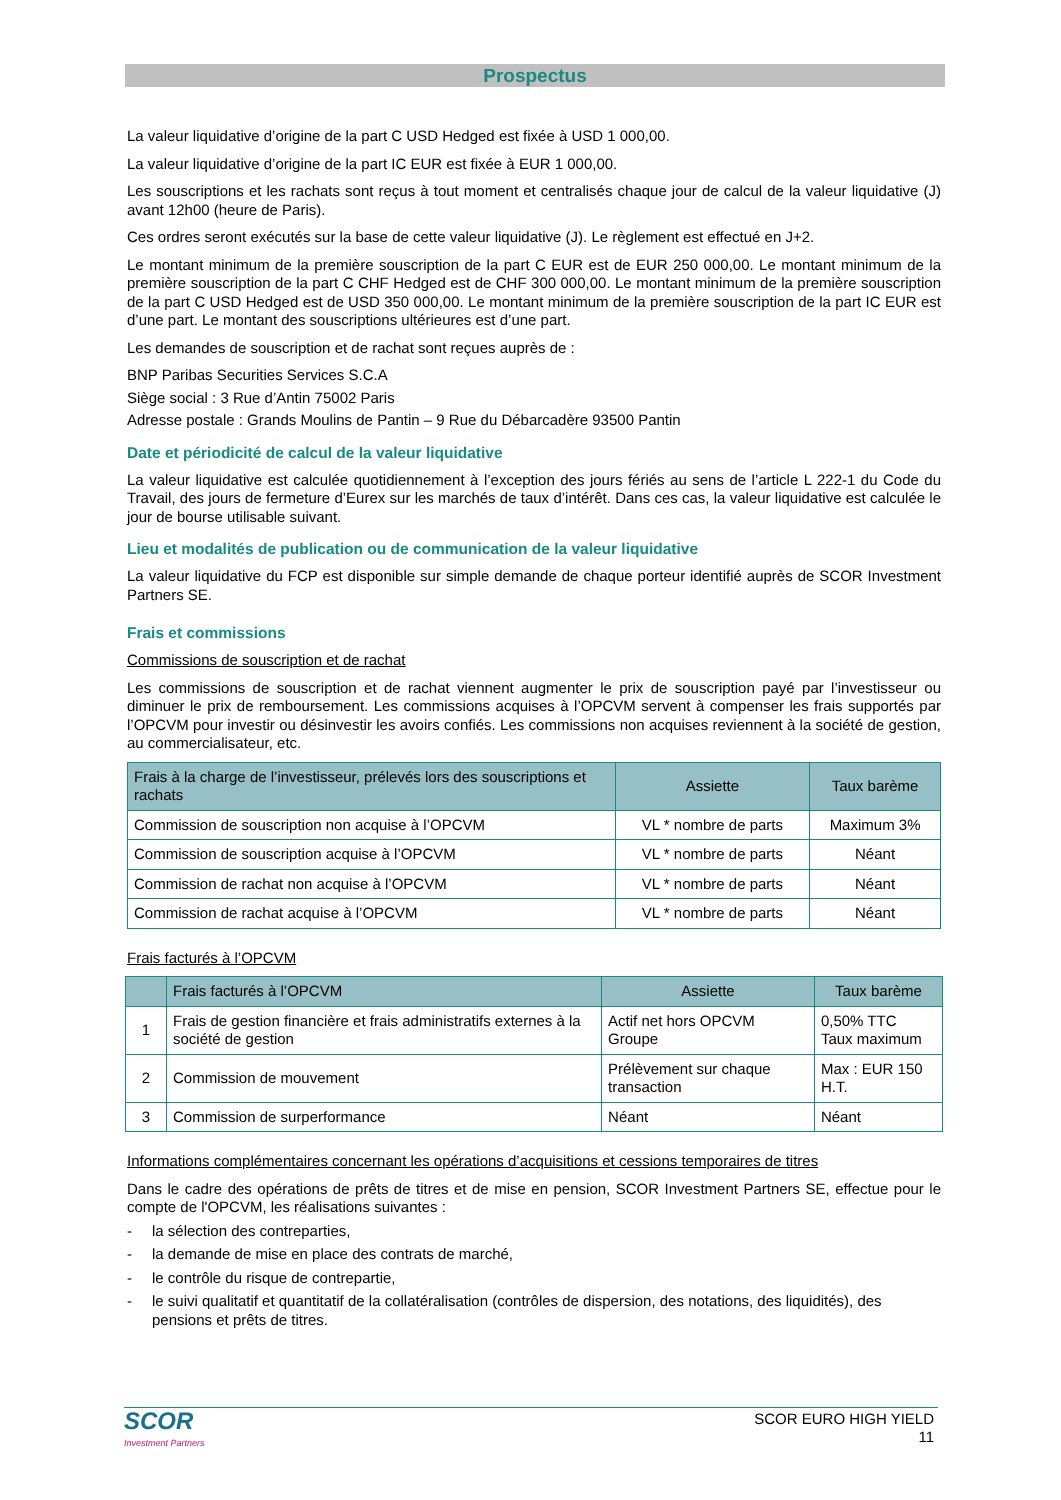Prospectus
La valeur liquidative d’origine de la part C USD Hedged est fixée à USD 1 000,00.
La valeur liquidative d’origine de la part IC EUR est fixée à EUR 1 000,00.
Les souscriptions et les rachats sont reçus à tout moment et centralisés chaque jour de calcul de la valeur liquidative (J) avant 12h00 (heure de Paris).
Ces ordres seront exécutés sur la base de cette valeur liquidative (J). Le règlement est effectué en J+2.
Le montant minimum de la première souscription de la part C EUR est de EUR 250 000,00. Le montant minimum de la première souscription de la part C CHF Hedged est de CHF 300 000,00. Le montant minimum de la première souscription de la part C USD Hedged est de USD 350 000,00. Le montant minimum de la première souscription de la part IC EUR est d’une part. Le montant des souscriptions ultérieures est d’une part.
Les demandes de souscription et de rachat sont reçues auprès de :
BNP Paribas Securities Services S.C.A
Siège social : 3 Rue d’Antin 75002 Paris
Adresse postale : Grands Moulins de Pantin – 9 Rue du Débarcadère 93500 Pantin
Date et périodicité de calcul de la valeur liquidative
La valeur liquidative est calculée quotidiennement à l’exception des jours fériés au sens de l’article L 222-1 du Code du Travail, des jours de fermeture d’Eurex sur les marchés de taux d’intérêt. Dans ces cas, la valeur liquidative est calculée le jour de bourse utilisable suivant.
Lieu et modalités de publication ou de communication de la valeur liquidative
La valeur liquidative du FCP est disponible sur simple demande de chaque porteur identifié auprès de SCOR Investment Partners SE.
Frais et commissions
Commissions de souscription et de rachat
Les commissions de souscription et de rachat viennent augmenter le prix de souscription payé par l’investisseur ou diminuer le prix de remboursement. Les commissions acquises à l’OPCVM servent à compenser les frais supportés par l’OPCVM pour investir ou désinvestir les avoirs confiés. Les commissions non acquises reviennent à la société de gestion, au commercialisateur, etc.
| Frais à la charge de l’investisseur, prélevés lors des souscriptions et rachats | Assiette | Taux barème |
| --- | --- | --- |
| Commission de souscription non acquise à l’OPCVM | VL * nombre de parts | Maximum 3% |
| Commission de souscription acquise à l’OPCVM | VL * nombre de parts | Néant |
| Commission de rachat non acquise à l’OPCVM | VL * nombre de parts | Néant |
| Commission de rachat acquise à l’OPCVM | VL * nombre de parts | Néant |
Frais facturés à l’OPCVM
| | Frais facturés à l’OPCVM | Assiette | Taux barème |
| --- | --- | --- | --- |
| 1 | Frais de gestion financière et frais administratifs externes à la société de gestion | Actif net hors OPCVM Groupe | 0,50% TTC Taux maximum |
| 2 | Commission de mouvement | Prélèvement sur chaque transaction | Max : EUR 150 H.T. |
| 3 | Commission de surperformance | Néant | Néant |
Informations complémentaires concernant les opérations d’acquisitions et cessions temporaires de titres
Dans le cadre des opérations de prêts de titres et de mise en pension, SCOR Investment Partners SE, effectue pour le compte de l'OPCVM, les réalisations suivantes :
- la sélection des contreparties,
- la demande de mise en place des contrats de marché,
- le contrôle du risque de contrepartie,
- le suivi qualitatif et quantitatif de la collatéralisation (contrôles de dispersion, des notations, des liquidités), des pensions et prêts de titres.
SCOR
Investment Partners
SCOR EURO HIGH YIELD
11